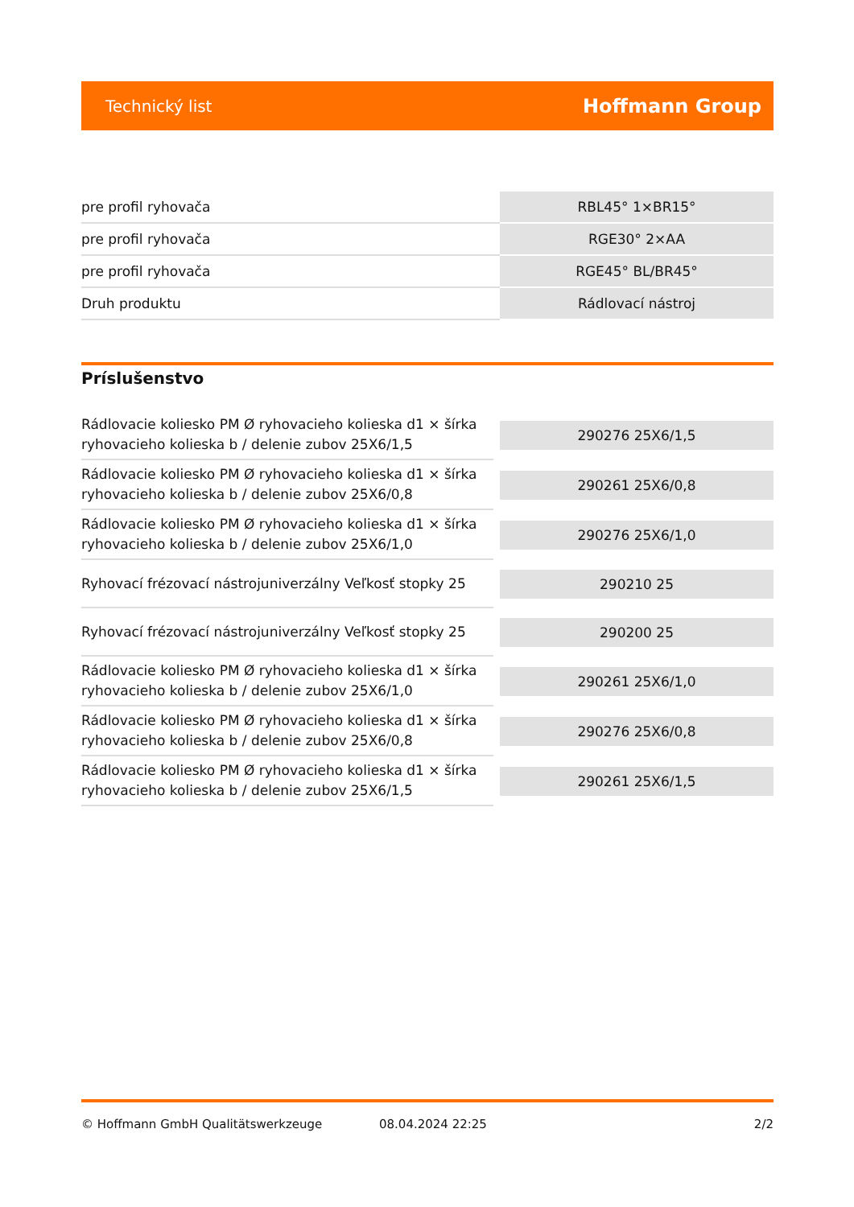Technický list Hoffmann Group
| pre profil ryhovača | RBL45° 1×BR15° |
| pre profil ryhovača | RGE30° 2×AA |
| pre profil ryhovača | RGE45° BL/BR45° |
| Druh produktu | Rádlovací nástroj |
Príslušenstvo
| Rádlovacie koliesko PM Ø ryhovacieho kolieska d1 × šírka ryhovacieho kolieska b / delenie zubov 25X6/1,5 | 290276 25X6/1,5 |
| Rádlovacie koliesko PM Ø ryhovacieho kolieska d1 × šírka ryhovacieho kolieska b / delenie zubov 25X6/0,8 | 290261 25X6/0,8 |
| Rádlovacie koliesko PM Ø ryhovacieho kolieska d1 × šírka ryhovacieho kolieska b / delenie zubov 25X6/1,0 | 290276 25X6/1,0 |
| Ryhovací frézovací nástrojuniverzálny Veľkosť stopky 25 | 290210 25 |
| Ryhovací frézovací nástrojuniverzálny Veľkosť stopky 25 | 290200 25 |
| Rádlovacie koliesko PM Ø ryhovacieho kolieska d1 × šírka ryhovacieho kolieska b / delenie zubov 25X6/1,0 | 290261 25X6/1,0 |
| Rádlovacie koliesko PM Ø ryhovacieho kolieska d1 × šírka ryhovacieho kolieska b / delenie zubov 25X6/0,8 | 290276 25X6/0,8 |
| Rádlovacie koliesko PM Ø ryhovacieho kolieska d1 × šírka ryhovacieho kolieska b / delenie zubov 25X6/1,5 | 290261 25X6/1,5 |
© Hoffmann GmbH Qualitätswerkzeuge 08.04.2024 22:25 2/2